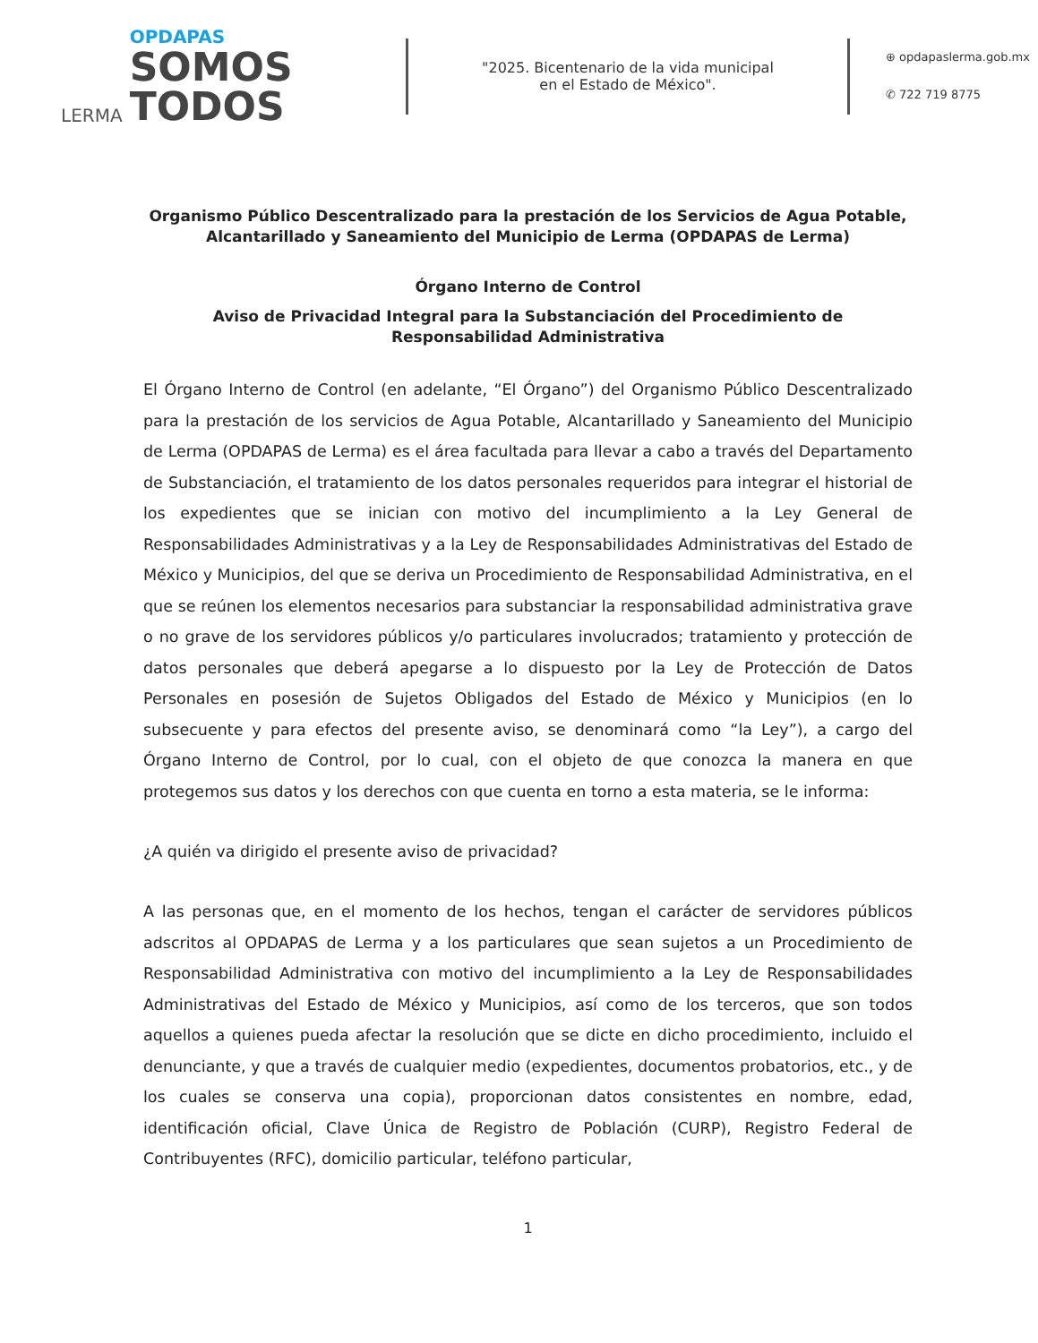LERMA
OPDAPAS
SOMOS
TODOS
"2025. Bicentenario de la vida municipal
en el Estado de México".
⊕ opdapaslerma.gob.mx
✆ 722 719 8775
Organismo Público Descentralizado para la prestación de los Servicios de Agua Potable, Alcantarillado y Saneamiento del Municipio de Lerma (OPDAPAS de Lerma)
Órgano Interno de Control
Aviso de Privacidad Integral para la Substanciación del Procedimiento de Responsabilidad Administrativa
El Órgano Interno de Control (en adelante, “El Órgano”) del Organismo Público Descentralizado para la prestación de los servicios de Agua Potable, Alcantarillado y Saneamiento del Municipio de Lerma (OPDAPAS de Lerma) es el área facultada para llevar a cabo a través del Departamento de Substanciación, el tratamiento de los datos personales requeridos para integrar el historial de los expedientes que se inician con motivo del incumplimiento a la Ley General de Responsabilidades Administrativas y a la Ley de Responsabilidades Administrativas del Estado de México y Municipios, del que se deriva un Procedimiento de Responsabilidad Administrativa, en el que se reúnen los elementos necesarios para substanciar la responsabilidad administrativa grave o no grave de los servidores públicos y/o particulares involucrados; tratamiento y protección de datos personales que deberá apegarse a lo dispuesto por la Ley de Protección de Datos Personales en posesión de Sujetos Obligados del Estado de México y Municipios (en lo subsecuente y para efectos del presente aviso, se denominará como “la Ley”), a cargo del Órgano Interno de Control, por lo cual, con el objeto de que conozca la manera en que protegemos sus datos y los derechos con que cuenta en torno a esta materia, se le informa:
¿A quién va dirigido el presente aviso de privacidad?
A las personas que, en el momento de los hechos, tengan el carácter de servidores públicos adscritos al OPDAPAS de Lerma y a los particulares que sean sujetos a un Procedimiento de Responsabilidad Administrativa con motivo del incumplimiento a la Ley de Responsabilidades Administrativas del Estado de México y Municipios, así como de los terceros, que son todos aquellos a quienes pueda afectar la resolución que se dicte en dicho procedimiento, incluido el denunciante, y que a través de cualquier medio (expedientes, documentos probatorios, etc., y de los cuales se conserva una copia), proporcionan datos consistentes en nombre, edad, identificación oficial, Clave Única de Registro de Población (CURP), Registro Federal de Contribuyentes (RFC), domicilio particular, teléfono particular,
1